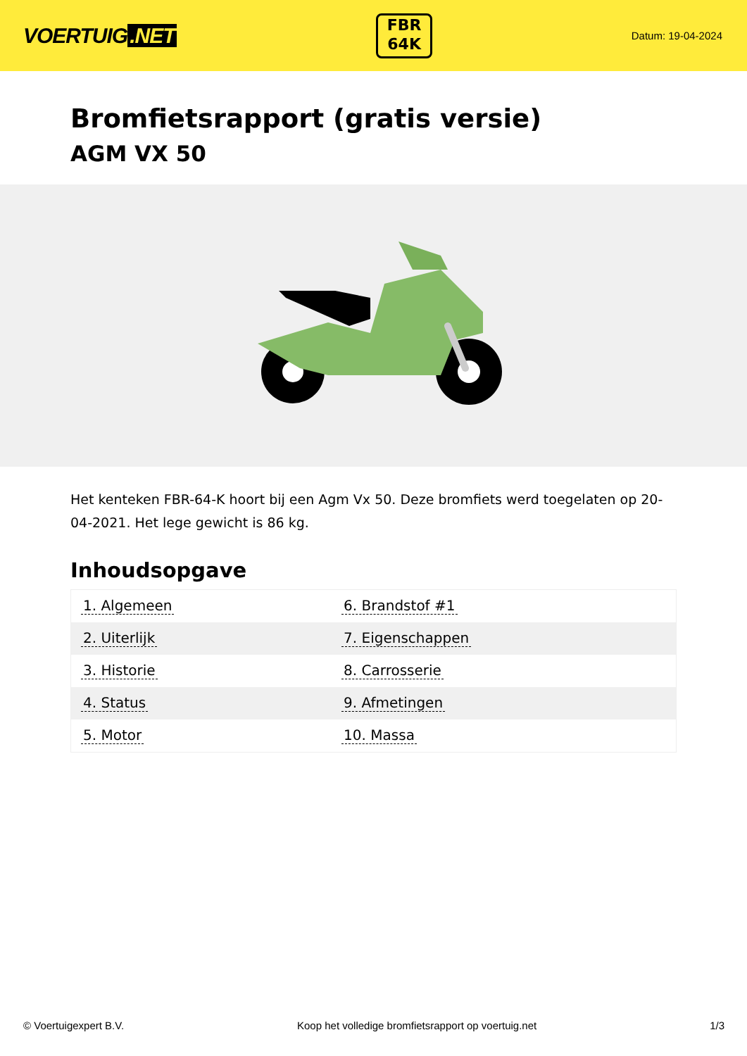VOERTUIG.NET
FBR
64K
Datum: 19-04-2024
Bromfietsrapport (gratis versie)
AGM VX 50
Het kenteken FBR-64-K hoort bij een Agm Vx 50. Deze bromfiets werd toegelaten op 20-04-2021. Het lege gewicht is 86 kg.
Inhoudsopgave
| 1. Algemeen | 6. Brandstof #1 |
| 2. Uiterlijk | 7. Eigenschappen |
| 3. Historie | 8. Carrosserie |
| 4. Status | 9. Afmetingen |
| 5. Motor | 10. Massa |
© Voertuigexpert B.V. Koop het volledige bromfietsrapport op voertuig.net 1/3